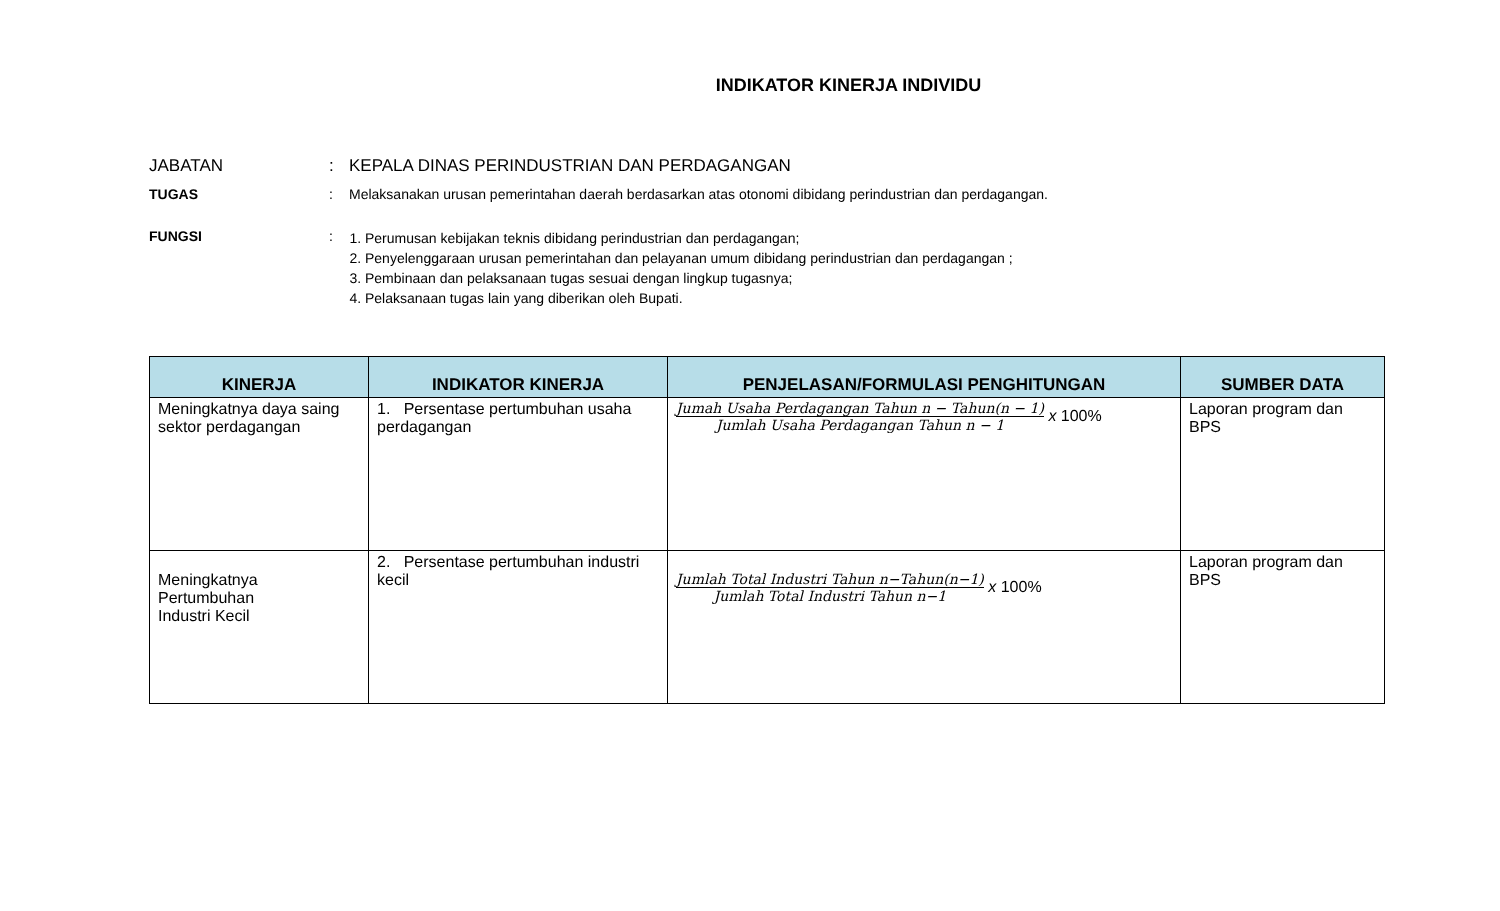INDIKATOR KINERJA INDIVIDU
JABATAN : KEPALA DINAS PERINDUSTRIAN DAN PERDAGANGAN
TUGAS : Melaksanakan urusan pemerintahan daerah berdasarkan atas otonomi dibidang perindustrian dan perdagangan.
FUNGSI :
1. Perumusan kebijakan teknis dibidang perindustrian dan perdagangan;
2. Penyelenggaraan urusan pemerintahan dan pelayanan umum dibidang perindustrian dan perdagangan ;
3. Pembinaan dan pelaksanaan tugas sesuai dengan lingkup tugasnya;
4. Pelaksanaan tugas lain yang diberikan oleh Bupati.
| KINERJA | INDIKATOR KINERJA | PENJELASAN/FORMULASI PENGHITUNGAN | SUMBER DATA |
| --- | --- | --- | --- |
| Meningkatnya daya saing sektor perdagangan | 1. Persentase pertumbuhan usaha perdagangan | Jumah Usaha Perdagangan Tahun n − Tahun(n − 1) Jumlah Usaha Perdagangan Tahun n − 1 x 100% | Laporan program dan BPS |
| Meningkatnya Pertumbuhan Industri Kecil | 2. Persentase pertumbuhan industri kecil | Jumlah Total Industri Tahun n−Tahun(n−1) Jumlah Total Industri Tahun n−1 x 100% | Laporan program dan BPS |